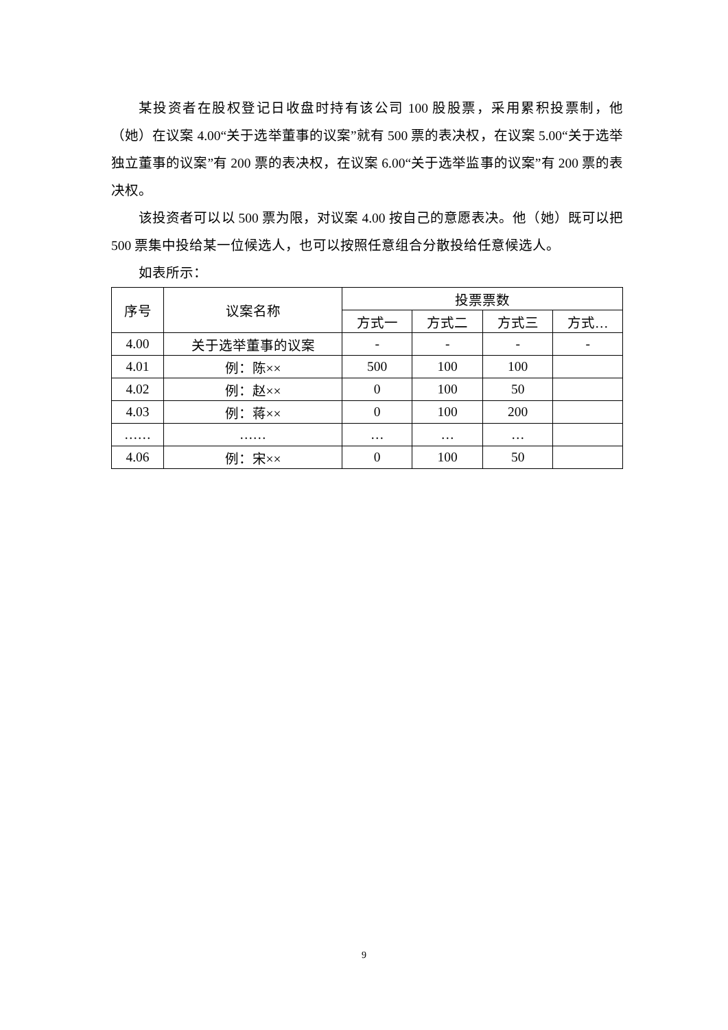某投资者在股权登记日收盘时持有该公司 100 股股票，采用累积投票制，他（她）在议案 4.00“关于选举董事的议案”就有 500 票的表决权，在议案 5.00“关于选举独立董事的议案”有 200 票的表决权，在议案 6.00“关于选举监事的议案”有 200 票的表决权。
该投资者可以以 500 票为限，对议案 4.00 按自己的意愿表决。他（她）既可以把 500 票集中投给某一位候选人，也可以按照任意组合分散投给任意候选人。
如表所示：
| 序号 | 议案名称 | 投票票数 | | | |
| --- | --- | --- | --- | --- | --- |
| | | 方式一 | 方式二 | 方式三 | 方式… |
| 4.00 | 关于选举董事的议案 | - | - | - | - |
| 4.01 | 例：陈×× | 500 | 100 | 100 | |
| 4.02 | 例：赵×× | 0 | 100 | 50 | |
| 4.03 | 例：蒋×× | 0 | 100 | 200 | |
| …… | …… | … | … | … | |
| 4.06 | 例：宋×× | 0 | 100 | 50 | |
9